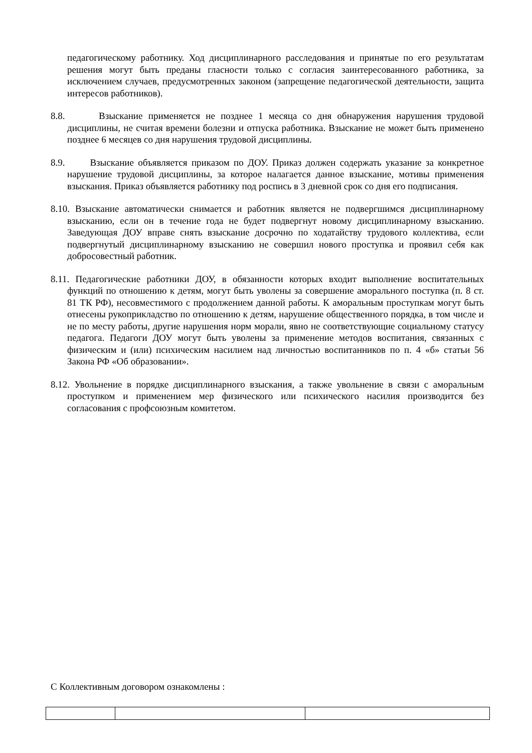педагогическому работнику. Ход дисциплинарного расследования и принятые по его результатам решения могут быть преданы гласности только с согласия заинтересованного работника, за исключением случаев, предусмотренных законом (запрещение педагогической деятельности, защита интересов работников).
8.8. Взыскание применяется не позднее 1 месяца со дня обнаружения нарушения трудовой дисциплины, не считая времени болезни и отпуска работника. Взыскание не может быть применено позднее 6 месяцев со дня нарушения трудовой дисциплины.
8.9. Взыскание объявляется приказом по ДОУ. Приказ должен содержать указание за конкретное нарушение трудовой дисциплины, за которое налагается данное взыскание, мотивы применения взыскания. Приказ объявляется работнику под роспись в 3 дневной срок со дня его подписания.
8.10. Взыскание автоматически снимается и работник является не подвергшимся дисциплинарному взысканию, если он в течение года не будет подвергнут новому дисциплинарному взысканию. Заведующая ДОУ вправе снять взыскание досрочно по ходатайству трудового коллектива, если подвергнутый дисциплинарному взысканию не совершил нового проступка и проявил себя как добросовестный работник.
8.11. Педагогические работники ДОУ, в обязанности которых входит выполнение воспитательных функций по отношению к детям, могут быть уволены за совершение аморального поступка (п. 8 ст. 81 ТК РФ), несовместимого с продолжением данной работы. К аморальным проступкам могут быть отнесены рукоприкладство по отношению к детям, нарушение общественного порядка, в том числе и не по месту работы, другие нарушения норм морали, явно не соответствующие социальному статусу педагога. Педагоги ДОУ могут быть уволены за применение методов воспитания, связанных с физическим и (или) психическим насилием над личностью воспитанников по п. 4 «б» статьи 56 Закона РФ «Об образовании».
8.12. Увольнение в порядке дисциплинарного взыскания, а также увольнение в связи с аморальным проступком и применением мер физического или психического насилия производится без согласования с профсоюзным комитетом.
С Коллективным договором ознакомлены :